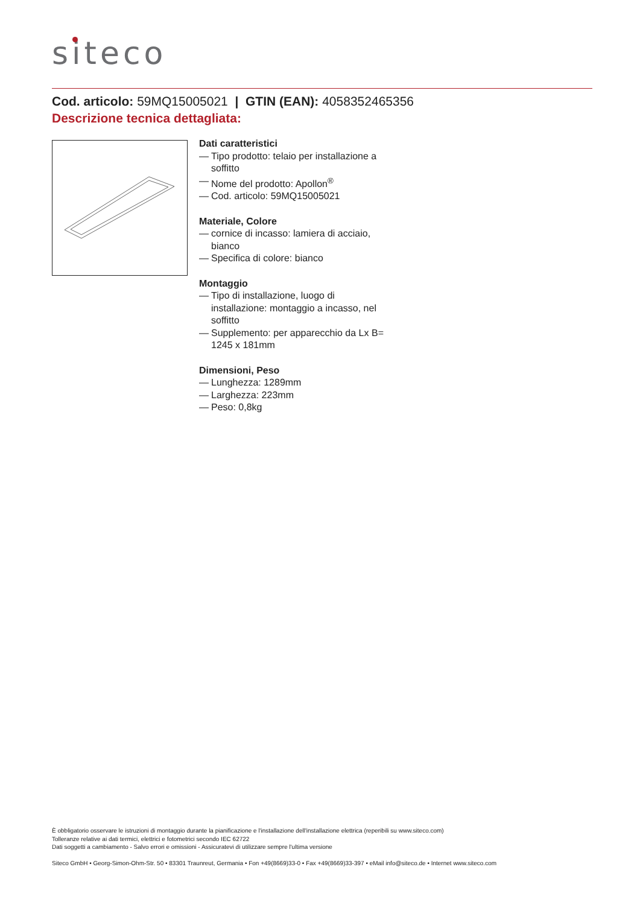siteco
Cod. articolo: 59MQ15005021 | GTIN (EAN): 4058352465356
Descrizione tecnica dettagliata:
Dati caratteristici
— Tipo prodotto: telaio per installazione a soffitto
— Nome del prodotto: Apollon<sup>®</sup>
— Cod. articolo: 59MQ15005021
Materiale, Colore
— cornice di incasso: lamiera di acciaio, bianco
— Specifica di colore: bianco
Montaggio
— Tipo di installazione, luogo di installazione: montaggio a incasso, nel soffitto
— Supplemento: per apparecchio da Lx B= 1245 x 181mm
Dimensioni, Peso
— Lunghezza: 1289mm
— Larghezza: 223mm
— Peso: 0,8kg
È obbligatorio osservare le istruzioni di montaggio durante la pianificazione e l'installazione dell'installazione elettrica (reperibili su www.siteco.com)
Tolleranze relative ai dati termici, elettrici e fotometrici secondo IEC 62722
Dati soggetti a cambiamento - Salvo errori e omissioni - Assicuratevi di utilizzare sempre l'ultima versione
Siteco GmbH • Georg-Simon-Ohm-Str. 50 • 83301 Traunreut, Germania • Fon +49(8669)33-0 • Fax +49(8669)33-397 • eMail info@siteco.de • Internet www.siteco.com